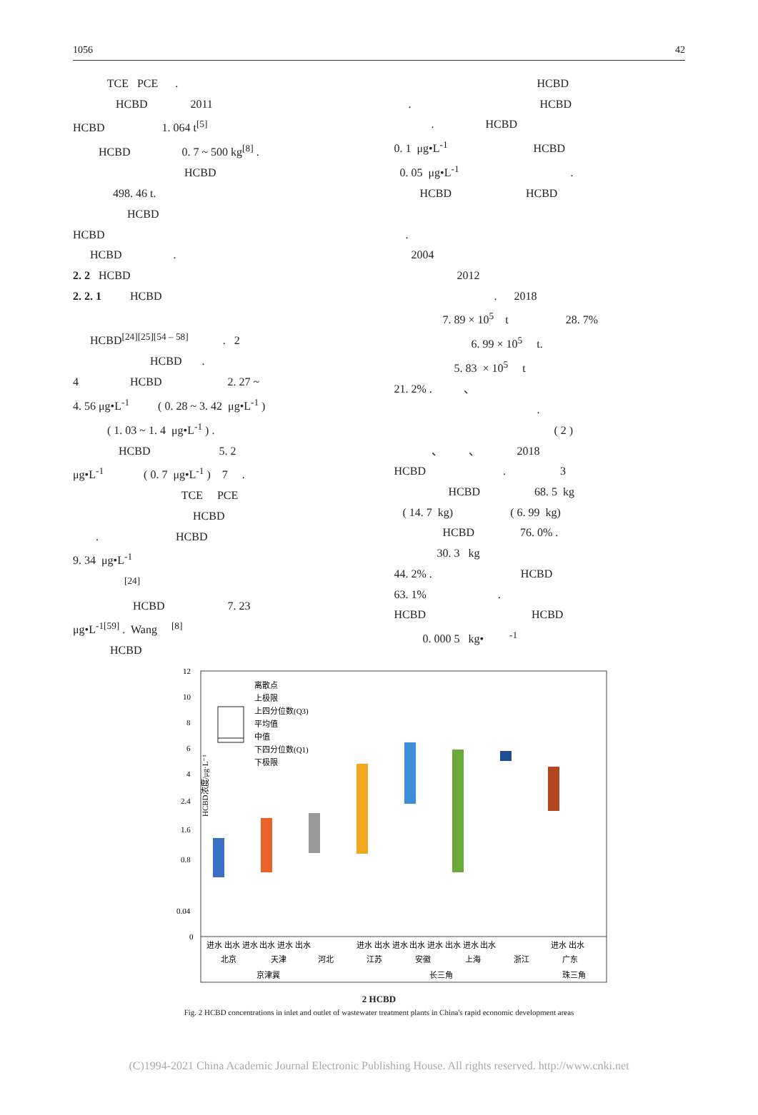1056 42
TCE PCE .
HCBD 2011
HCBD 1. 064 t<sup>[5]</sup>
HCBD 0. 7 ~ 500 kg<sup>[8]</sup> .
HCBD
498. 46 t.
HCBD
HCBD
HCBD .
2. 2 HCBD
2. 2. 1 HCBD
HCBD<sup>[24][25][54 – 58]</sup> . 2
HCBD .
4 HCBD 2. 27 ~
4. 56 μg•L<sup>-1</sup> ( 0. 28 ~ 3. 42 μg•L<sup>-1</sup> )
( 1. 03 ~ 1. 4 μg•L<sup>-1</sup> ) .
HCBD 5. 2
μg•L<sup>-1</sup> ( 0. 7 μg•L<sup>-1</sup> ) 7 .
TCE PCE
HCBD
. HCBD
9. 34 μg•L<sup>-1</sup>
<sup>[24]</sup>
HCBD 7. 23
μg•L<sup>-1[59]</sup> . Wang <sup>[8]</sup>
HCBD
HCBD
. HCBD
. HCBD
0. 1 μg•L<sup>-1</sup> HCBD
0. 05 μg•L<sup>-1</sup> .
HCBD HCBD
.
2004
2012
. 2018
7. 89 × 10<sup>5</sup> t 28. 7%
6. 99 × 10<sup>5</sup> t.
5. 83 × 10<sup>5</sup> t
21. 2% . 、
.
( 2 )
、 、 2018
HCBD . 3
HCBD 68. 5 kg
( 14. 7 kg) ( 6. 99 kg)
HCBD 76. 0% .
30. 3 kg
44. 2% . HCBD
63. 1% .
HCBD HCBD
0. 000 5 kg• <sup>-1</sup>
12
10
8
6
4
2.4
1.6
0.8
0.04
0
HCBD浓度/μg·L⁻¹
离散点
上极限
上四分位数(Q3)
平均值
中值
下四分位数(Q1)
下极限
进水 出水 进水 出水 进水 出水
进水 出水 进水 出水 进水 出水 进水 出水
进水 出水
北京
天津
河北
江苏
安徽
上海
浙江
广东
京津冀
长三角
珠三角
2 HCBD
Fig. 2 HCBD concentrations in inlet and outlet of wastewater treatment plants in China's rapid economic development areas
(C)1994-2021 China Academic Journal Electronic Publishing House. All rights reserved. http://www.cnki.net